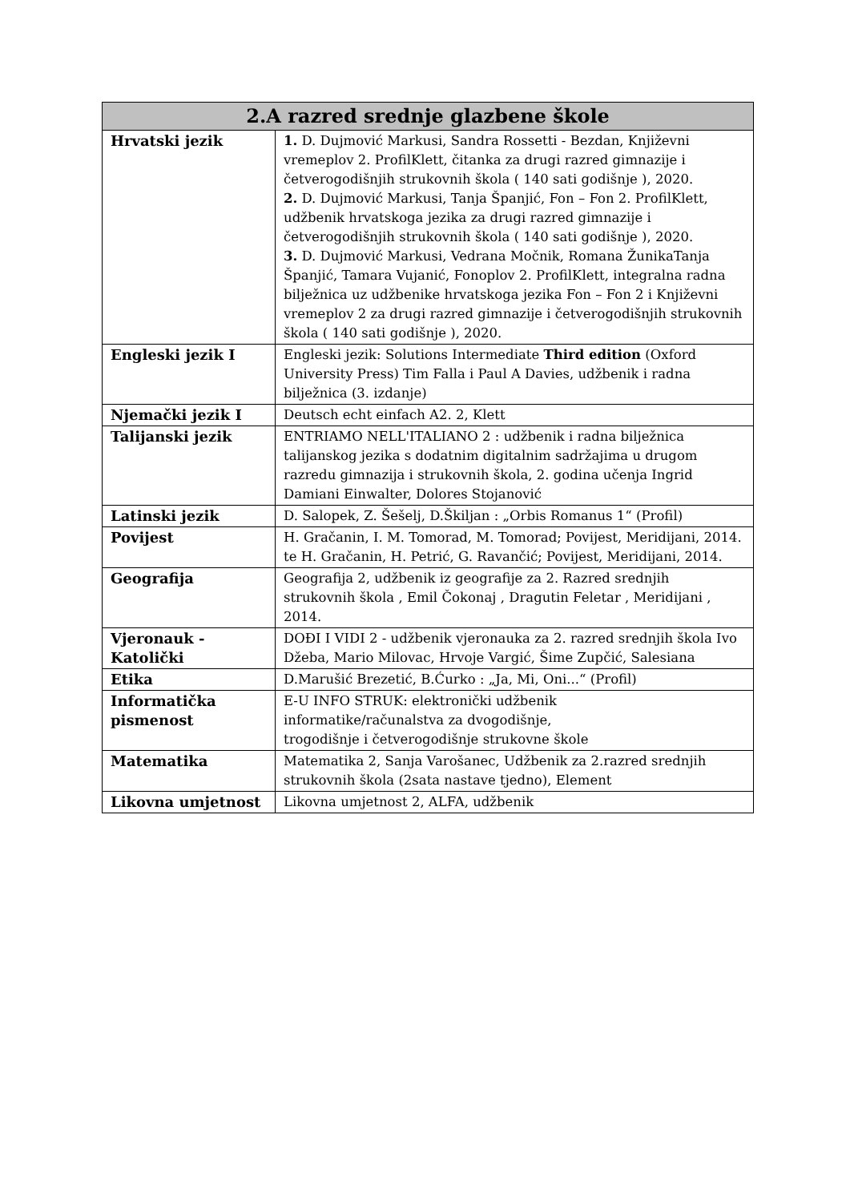| 2.A razred srednje glazbene škole | |
| --- | --- |
| Hrvatski jezik | 1. D. Dujmović Markusi, Sandra Rossetti - Bezdan, Književni vremeplov 2. ProfilKlett, čitanka za drugi razred gimnazije i četverogodišnjih strukovnih škola ( 140 sati godišnje ), 2020. 2. D. Dujmović Markusi, Tanja Španjić, Fon – Fon 2. ProfilKlett, udžbenik hrvatskoga jezika za drugi razred gimnazije i četverogodišnjih strukovnih škola ( 140 sati godišnje ), 2020. 3. D. Dujmović Markusi, Vedrana Močnik, Romana ŽunikaTanja Španjić, Tamara Vujanić, Fonoplov 2. ProfilKlett, integralna radna bilježnica uz udžbenike hrvatskoga jezika Fon – Fon 2 i Književni vremeplov 2 za drugi razred gimnazije i četverogodišnjih strukovnih škola ( 140 sati godišnje ), 2020. |
| Engleski jezik I | Engleski jezik: Solutions Intermediate Third edition (Oxford University Press) Tim Falla i Paul A Davies, udžbenik i radna bilježnica (3. izdanje) |
| Njemački jezik I | Deutsch echt einfach A2. 2, Klett |
| Talijanski jezik | ENTRIAMO NELL'ITALIANO 2 : udžbenik i radna bilježnica talijanskog jezika s dodatnim digitalnim sadržajima u drugom razredu gimnazija i strukovnih škola, 2. godina učenja Ingrid Damiani Einwalter, Dolores Stojanović |
| Latinski jezik | D. Salopek, Z. Šešelj, D.Škiljan : „Orbis Romanus 1“ (Profil) |
| Povijest | H. Gračanin, I. M. Tomorad, M. Tomorad; Povijest, Meridijani, 2014. te H. Gračanin, H. Petrić, G. Ravančić; Povijest, Meridijani, 2014. |
| Geografija | Geografija 2, udžbenik iz geografije za 2. Razred srednjih strukovnih škola , Emil Čokonaj , Dragutin Feletar , Meridijani , 2014. |
| Vjeronauk - Katolički | DOĐI I VIDI 2 - udžbenik vjeronauka za 2. razred srednjih škola Ivo Džeba, Mario Milovac, Hrvoje Vargić, Šime Zupčić, Salesiana |
| Etika | D.Marušić Brezetić, B.Ćurko : „Ja, Mi, Oni...“ (Profil) |
| Informatička pismenost | E-U INFO STRUK: elektronički udžbenik informatike/računalstva za dvogodišnje, trogodišnje i četverogodišnje strukovne škole |
| Matematika | Matematika 2, Sanja Varošanec, Udžbenik za 2.razred srednjih strukovnih škola (2sata nastave tjedno), Element |
| Likovna umjetnost | Likovna umjetnost 2, ALFA, udžbenik |